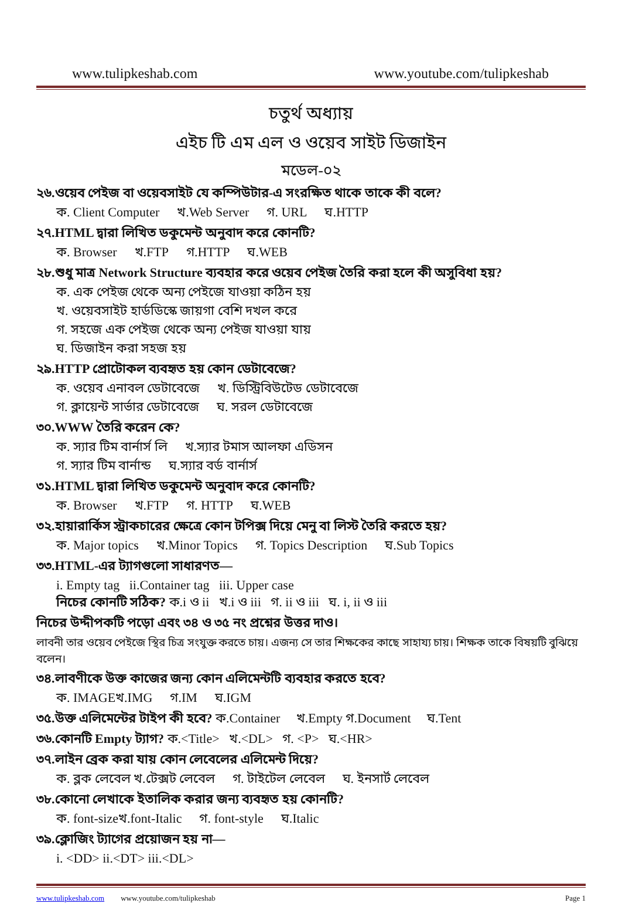www.tulipkeshab.com www.youtube.com/tulipkeshab
চতুর্থ অধ্যায়
এইচ টি এম এল ও ওয়েব সাইট ডিজাইন
মডেল-০২
২৬.ওয়েব পেইজ বা ওয়েবসাইট যে কম্পিউটার-এ সংরক্ষিত থাকে তাকে কী বলে?
ক. Client Computer খ.Web Server গ. URL ঘ.HTTP
২৭.HTML দ্বারা লিখিত ডকুমেন্ট অনুবাদ করে কোনটি?
ক. Browser খ.FTP গ.HTTP ঘ.WEB
২৮.শুধু মাত্র Network Structure ব্যবহার করে ওয়েব পেইজ তৈরি করা হলে কী অসুবিধা হয়?
ক. এক পেইজ থেকে অন্য পেইজে যাওয়া কঠিন হয়
খ. ওয়েবসাইট হার্ডডিস্কে জায়গা বেশি দখল করে
গ. সহজে এক পেইজ থেকে অন্য পেইজ যাওয়া যায়
ঘ. ডিজাইন করা সহজ হয়
২৯.HTTP প্রোটোকল ব্যবহৃত হয় কোন ডেটাবেজে?
ক. ওয়েব এনাবল ডেটাবেজে খ. ডিস্ট্রিবিউটেড ডেটাবেজে
গ. ক্লায়েন্ট সার্ভার ডেটাবেজে ঘ. সরল ডেটাবেজে
৩০.WWW তৈরি করেন কে?
ক. স্যার টিম বার্নার্স লি খ.স্যার টমাস আলফা এডিসন
গ. স্যার টিম বার্নান্ড ঘ.স্যার বর্ড বার্নার্স
৩১.HTML দ্বারা লিখিত ডকুমেন্ট অনুবাদ করে কোনটি?
ক. Browser খ.FTP গ. HTTP ঘ.WEB
৩২.হায়ারার্কিস স্ট্রাকচারের ক্ষেত্রে কোন টপিক্স দিয়ে মেনু বা লিস্ট তৈরি করতে হয়?
ক. Major topics খ.Minor Topics গ. Topics Description ঘ.Sub Topics
৩৩.HTML-এর ট্যাগগুলো সাধারণত—
i. Empty tag ii.Container tag iii. Upper case
নিচের কোনটি সঠিক? ক.i ও ii খ.i ও iii গ. ii ও iii ঘ. i, ii ও iii
নিচের উদ্দীপকটি পড়ো এবং ৩৪ ও ৩৫ নং প্রশ্নের উত্তর দাও।
লাবনী তার ওয়েব পেইজে স্থির চিত্র সংযুক্ত করতে চায়। এজন্য সে তার শিক্ষকের কাছে সাহায্য চায়। শিক্ষক তাকে বিষয়টি বুঝিয়ে বলেন।
৩৪.লাবণীকে উক্ত কাজের জন্য কোন এলিমেন্টটি ব্যবহার করতে হবে?
ক. IMAGEখ.IMG গ.IM ঘ.IGM
৩৫.উক্ত এলিমেন্টের টাইপ কী হবে? ক.Container খ.Empty গ.Document ঘ.Tent
৩৬.কোনটি Empty ট্যাগ? ক.<Title> খ.<DL> গ. <P> ঘ.<HR>
৩৭.লাইন ব্রেক করা যায় কোন লেবেলের এলিমেন্ট দিয়ে?
ক. ব্লক লেবেল খ.টেক্সট লেবেল গ. টাইটেল লেবেল ঘ. ইনসার্ট লেবেল
৩৮.কোনো লেখাকে ইতালিক করার জন্য ব্যবহৃত হয় কোনটি?
ক. font-sizeখ.font-Italic গ. font-style ঘ.Italic
৩৯.ক্লোজিং ট্যাগের প্রয়োজন হয় না—
i. <DD> ii.<DT> iii.<DL>
www.tulipkeshab.com www.youtube.com/tulipkeshab Page 1